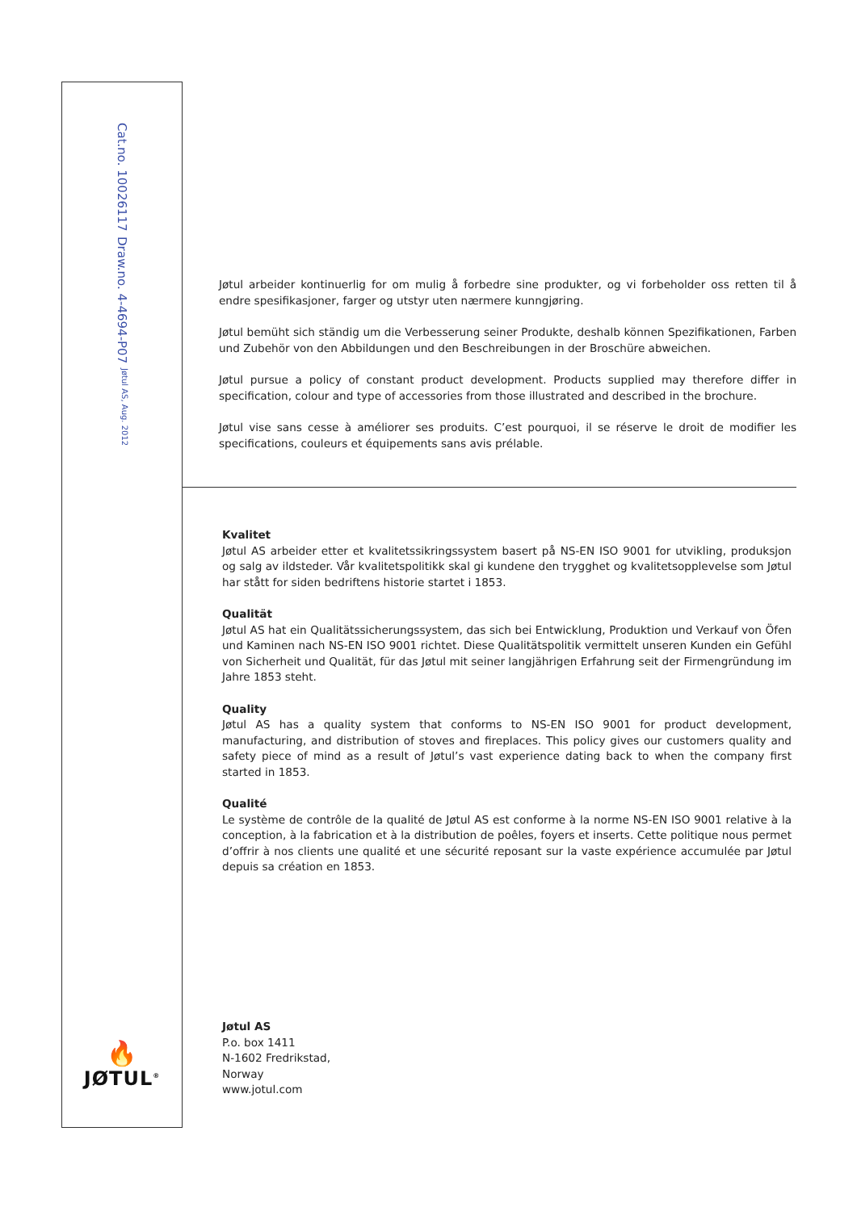Cat.no. 10026117 Draw.no. 4-4694-P07 Jøtul AS, Aug. 2012
Jøtul arbeider kontinuerlig for om mulig å forbedre sine produkter, og vi forbeholder oss retten til å endre spesifikasjoner, farger og utstyr uten nærmere kunngjøring.
Jøtul bemüht sich ständig um die Verbesserung seiner Produkte, deshalb können Spezifikationen, Farben und Zubehör von den Abbildungen und den Beschreibungen in der Broschüre abweichen.
Jøtul pursue a policy of constant product development. Products supplied may therefore differ in specification, colour and type of accessories from those illustrated and described in the brochure.
Jøtul vise sans cesse à améliorer ses produits. C’est pourquoi, il se réserve le droit de modifier les specifications, couleurs et équipements sans avis prélable.
🔥
JØTUL<sup>®</sup>
Kvalitet
Jøtul AS arbeider etter et kvalitetssikringssystem basert på NS-EN ISO 9001 for utvikling, produksjon og salg av ildsteder. Vår kvalitetspolitikk skal gi kundene den trygghet og kvalitetsopplevelse som Jøtul har stått for siden bedriftens historie startet i 1853.
Qualität
Jøtul AS hat ein Qualitätssicherungssystem, das sich bei Entwicklung, Produktion und Verkauf von Öfen und Kaminen nach NS-EN ISO 9001 richtet. Diese Qualitätspolitik vermittelt unseren Kunden ein Gefühl von Sicherheit und Qualität, für das Jøtul mit seiner langjährigen Erfahrung seit der Firmengründung im Jahre 1853 steht.
Quality
Jøtul AS has a quality system that conforms to NS-EN ISO 9001 for product development, manufacturing, and distribution of stoves and fireplaces. This policy gives our customers quality and safety piece of mind as a result of Jøtul’s vast experience dating back to when the company first started in 1853.
Qualité
Le système de contrôle de la qualité de Jøtul AS est conforme à la norme NS-EN ISO 9001 relative à la conception, à la fabrication et à la distribution de poêles, foyers et inserts. Cette politique nous permet d’offrir à nos clients une qualité et une sécurité reposant sur la vaste expérience accumulée par Jøtul depuis sa création en 1853.
Jøtul AS
P.o. box 1411
N-1602 Fredrikstad,
Norway
www.jotul.com